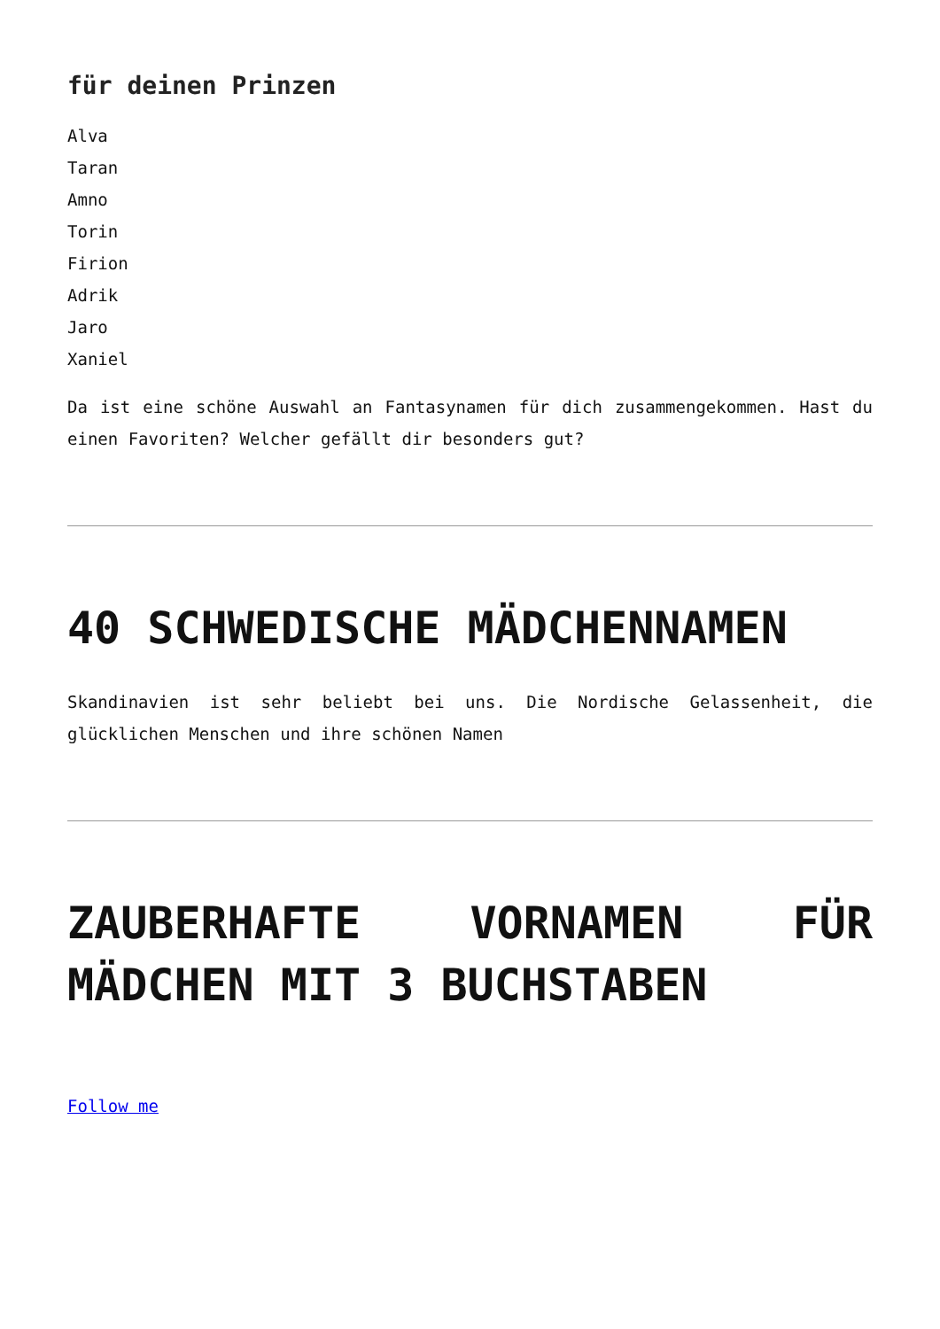für deinen Prinzen
Alva
Taran
Amno
Torin
Firion
Adrik
Jaro
Xaniel
Da ist eine schöne Auswahl an Fantasynamen für dich zusammengekommen. Hast du einen Favoriten? Welcher gefällt dir besonders gut?
40 SCHWEDISCHE MÄDCHENNAMEN
Skandinavien ist sehr beliebt bei uns. Die Nordische Gelassenheit, die glücklichen Menschen und ihre schönen Namen
ZAUBERHAFTE VORNAMEN FÜR MÄDCHEN MIT 3 BUCHSTABEN
Follow me